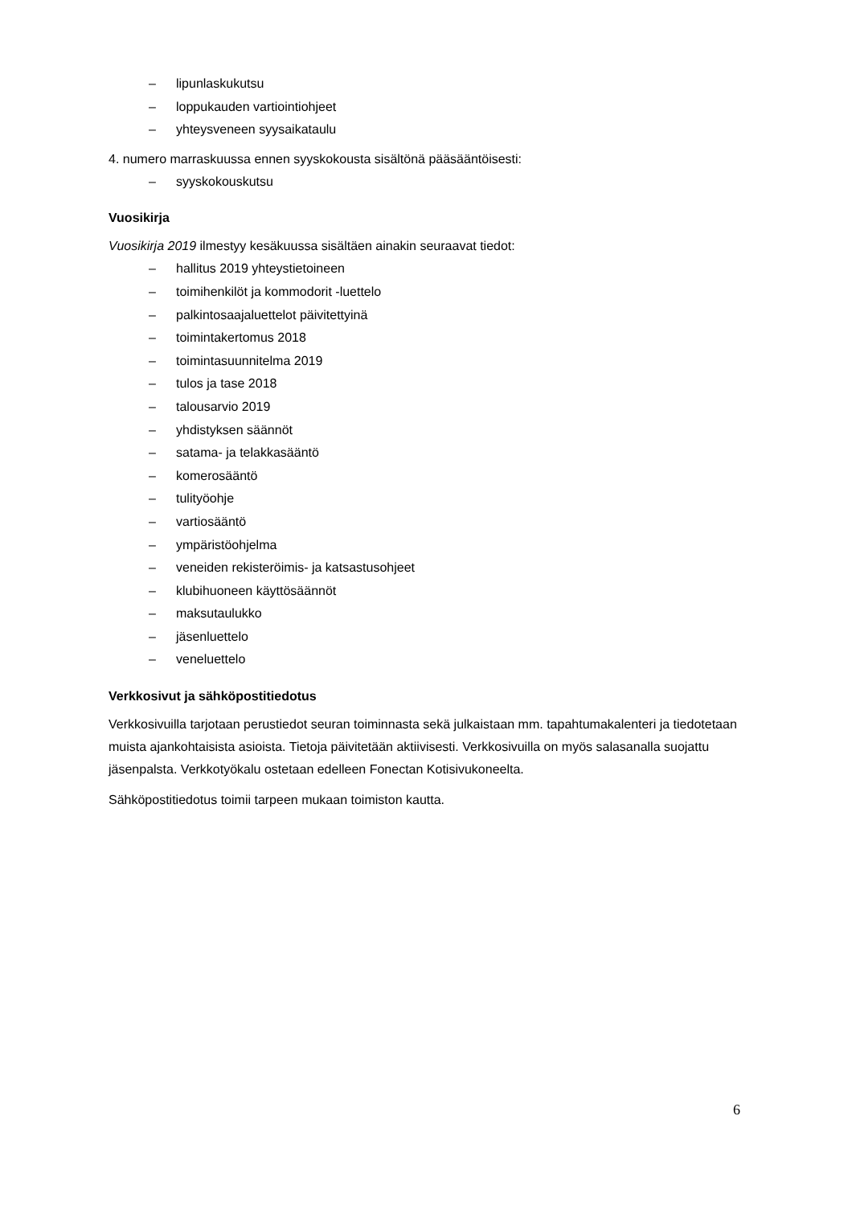– lipunlaskukutsu
– loppukauden vartiointiohjeet
– yhteysveneen syysaikataulu
4. numero marraskuussa ennen syyskokousta sisältönä pääsääntöisesti:
– syyskokouskutsu
Vuosikirja
Vuosikirja 2019 ilmestyy kesäkuussa sisältäen ainakin seuraavat tiedot:
– hallitus 2019 yhteystietoineen
– toimihenkilöt ja kommodorit -luettelo
– palkintosaajaluettelot päivitettyinä
– toimintakertomus 2018
– toimintasuunnitelma 2019
– tulos ja tase 2018
– talousarvio 2019
– yhdistyksen säännöt
– satama- ja telakkasääntö
– komerosääntö
– tulityöohje
– vartiosääntö
– ympäristöohjelma
– veneiden rekisteröimis- ja katsastusohjeet
– klubihuoneen käyttösäännöt
– maksutaulukko
– jäsenluettelo
– veneluettelo
Verkkosivut ja sähköpostitiedotus
Verkkosivuilla tarjotaan perustiedot seuran toiminnasta sekä julkaistaan mm. tapahtumakalenteri ja tiedotetaan muista ajankohtaisista asioista. Tietoja päivitetään aktiivisesti. Verkkosivuilla on myös salasanalla suojattu jäsenpalsta. Verkkotyökalu ostetaan edelleen Fonectan Kotisivukoneelta.
Sähköpostitiedotus toimii tarpeen mukaan toimiston kautta.
6